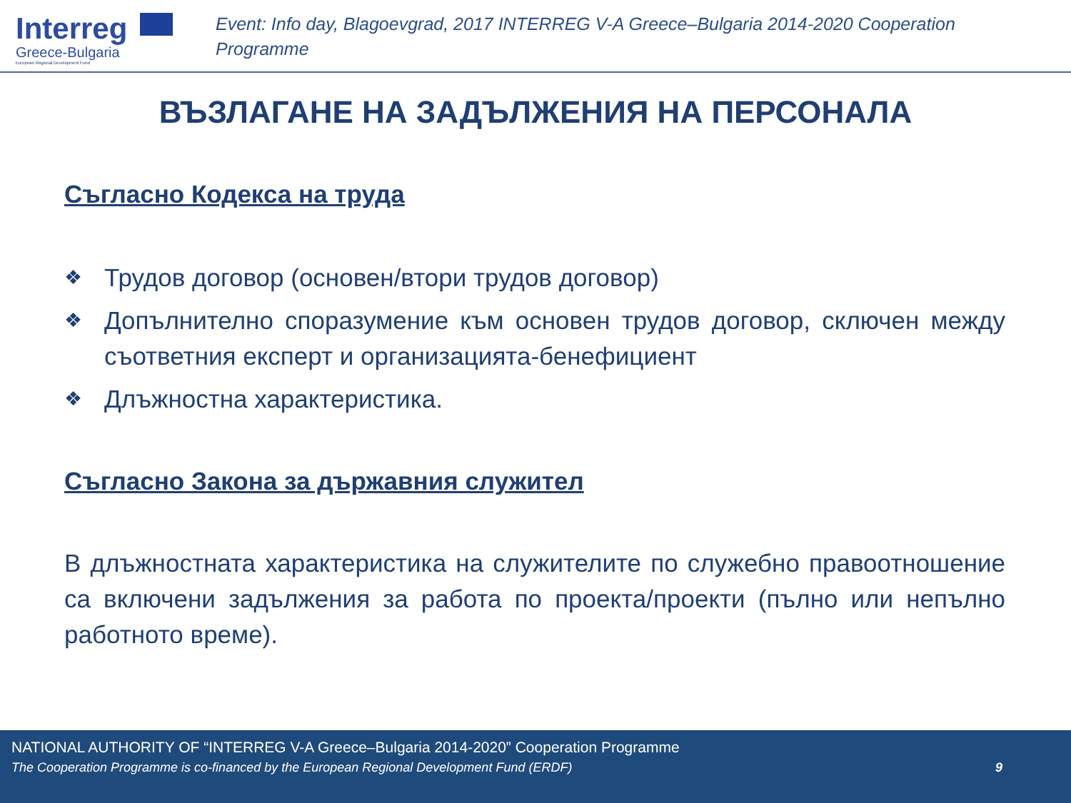Interreg
Greece-Bulgaria
European Regional Development Fund
Event: Info day, Blagoevgrad, 2017 INTERREG V-A Greece–Bulgaria 2014-2020 Cooperation
Programme
ВЪЗЛАГАНЕ НА ЗАДЪЛЖЕНИЯ НА ПЕРСОНАЛА
Съгласно Кодекса на труда
❖ Трудов договор (основен/втори трудов договор)
❖ Допълнително споразумение към основен трудов договор, сключен между съответния експерт и организацията-бенефициент
❖ Длъжностна характеристика.
Съгласно Закона за държавния служител
В длъжностната характеристика на служителите по служебно правоотношение са включени задължения за работа по проекта/проекти (пълно или непълно работното време).
NATIONAL AUTHORITY OF “INTERREG V-A Greece–Bulgaria 2014-2020” Cooperation Programme
The Cooperation Programme is co-financed by the European Regional Development Fund (ERDF) 9